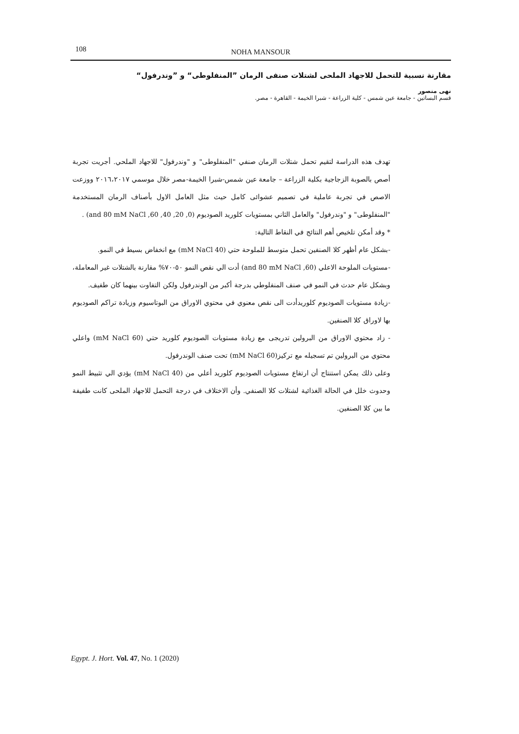108
NOHA MANSOUR
مقارنة نسبية للتحمل للاجهاد الملحى لشتلات صنفى الرمان ”المنفلوطى“ و ”وندرفول“
نهى منصور
قسم البساتين - جامعة عين شمس - كلية الزراعة - شبرا الخيمة - القاهرة - مصر.
تهدف هذه الدراسة لتقيم تحمل شتلات الرمان صنفي "المنفلوطى" و "وندرفول" للاجهاد الملحي. أجريت تجربة أصص بالصوبة الزجاجية بكلية الزراعة – جامعة عين شمس-شبرا الخيمة-مصر خلال موسمي ٢٠١٦،٢٠١٧ ووزعت الاصص في تجربة عاملية في تصميم عشوائى كامل حيث مثل العامل الاول بأصناف الرمان المستخدمة "المنفلوطى" و "وندرفول" والعامل الثاني بمستويات كلوريد الصوديوم (0, 20, 40, 60, and 80 mM NaCl) .
* وقد أمكن تلخيص أهم النتائج في النقاط التالية:
-بشكل عام أظهر كلا الصنفين تحمل متوسط للملوحة حتي (40 mM NaCl) مع انخفاض بسيط في النمو.
-مستويات الملوحة الاعلي (60, and 80 mM NaCl) أدت الي نقص النمو ٥٠-٧٠% مقارنة بالشتلات غير المعاملة، وبشكل عام حدث في النمو في صنف المنفلوطي بدرجة أكبر من الوندرفول ولكن التفاوت بينهما كان طفيف.
-زيادة مستويات الصوديوم كلوريدأدت الى نقص معنوي في محتوي الاوراق من البوتاسيوم وزيادة تراكم الصوديوم بها لاوراق كلا الصنفين.
- زاد محتوي الاوراق من البرولين تدريجى مع زيادة مستويات الصوديوم كلوريد حتي (60 mM NaCl) واعلي محتوي من البرولين تم تسجيله مع تركيز(60 mM NaCl) تحت صنف الوندرفول.
وعلى ذلك يمكن استنتاج أن ارتفاع مستويات الصوديوم كلوريد أعلي من (40 mM NaCl) يؤدي الي تثبيط النمو وحدوث خلل في الحالة الغذائية لشتلات كلا الصنفي. وأن الاختلاف في درجة التحمل للاجهاد الملحى كانت طفيفة ما بين كلا الصنفين.
Egypt. J. Hort. Vol. 47, No. 1 (2020)